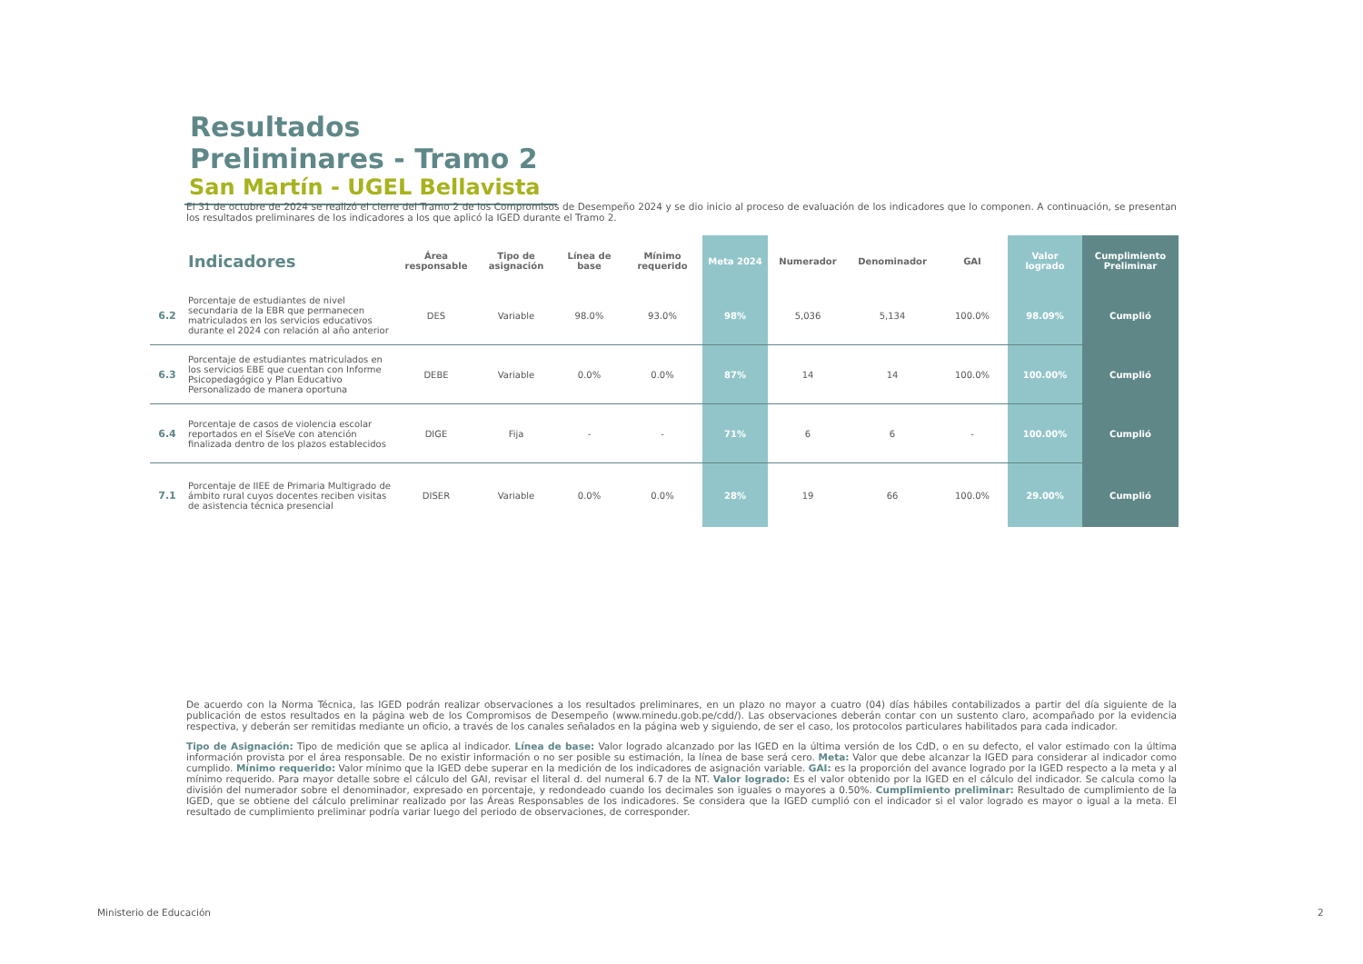Resultados Preliminares - Tramo 2
San Martín - UGEL Bellavista
El 31 de octubre de 2024 se realizó el cierre del Tramo 2 de los Compromisos de Desempeño 2024 y se dio inicio al proceso de evaluación de los indicadores que lo componen. A continuación, se presentan los resultados preliminares de los indicadores a los que aplicó la IGED durante el Tramo 2.
| | Indicadores | Área responsable | Tipo de asignación | Línea de base | Mínimo requerido | Meta 2024 | Numerador | Denominador | GAI | Valor logrado | Cumplimiento Preliminar |
| --- | --- | --- | --- | --- | --- | --- | --- | --- | --- | --- | --- |
| 6.2 | Porcentaje de estudiantes de nivel secundaria de la EBR que permanecen matriculados en los servicios educativos durante el 2024 con relación al año anterior | DES | Variable | 98.0% | 93.0% | 98% | 5,036 | 5,134 | 100.0% | 98.09% | Cumplió |
| 6.3 | Porcentaje de estudiantes matriculados en los servicios EBE que cuentan con Informe Psicopedagógico y Plan Educativo Personalizado de manera oportuna | DEBE | Variable | 0.0% | 0.0% | 87% | 14 | 14 | 100.0% | 100.00% | Cumplió |
| 6.4 | Porcentaje de casos de violencia escolar reportados en el SíseVe con atención finalizada dentro de los plazos establecidos | DIGE | Fija | - | - | 71% | 6 | 6 | - | 100.00% | Cumplió |
| 7.1 | Porcentaje de IIEE de Primaria Multigrado de ámbito rural cuyos docentes reciben visitas de asistencia técnica presencial | DISER | Variable | 0.0% | 0.0% | 28% | 19 | 66 | 100.0% | 29.00% | Cumplió |
De acuerdo con la Norma Técnica, las IGED podrán realizar observaciones a los resultados preliminares, en un plazo no mayor a cuatro (04) días hábiles contabilizados a partir del día siguiente de la publicación de estos resultados en la página web de los Compromisos de Desempeño (www.minedu.gob.pe/cdd/). Las observaciones deberán contar con un sustento claro, acompañado por la evidencia respectiva, y deberán ser remitidas mediante un oficio, a través de los canales señalados en la página web y siguiendo, de ser el caso, los protocolos particulares habilitados para cada indicador.
Tipo de Asignación: Tipo de medición que se aplica al indicador. Línea de base: Valor logrado alcanzado por las IGED en la última versión de los CdD, o en su defecto, el valor estimado con la última información provista por el área responsable. De no existir información o no ser posible su estimación, la línea de base será cero. Meta: Valor que debe alcanzar la IGED para considerar al indicador como cumplido. Mínimo requerido: Valor mínimo que la IGED debe superar en la medición de los indicadores de asignación variable. GAI: es la proporción del avance logrado por la IGED respecto a la meta y al mínimo requerido. Para mayor detalle sobre el cálculo del GAI, revisar el literal d. del numeral 6.7 de la NT. Valor logrado: Es el valor obtenido por la IGED en el cálculo del indicador. Se calcula como la división del numerador sobre el denominador, expresado en porcentaje, y redondeado cuando los decimales son iguales o mayores a 0.50%. Cumplimiento preliminar: Resultado de cumplimiento de la IGED, que se obtiene del cálculo preliminar realizado por las Áreas Responsables de los indicadores. Se considera que la IGED cumplió con el indicador si el valor logrado es mayor o igual a la meta. El resultado de cumplimiento preliminar podría variar luego del periodo de observaciones, de corresponder.
Ministerio de Educación 2